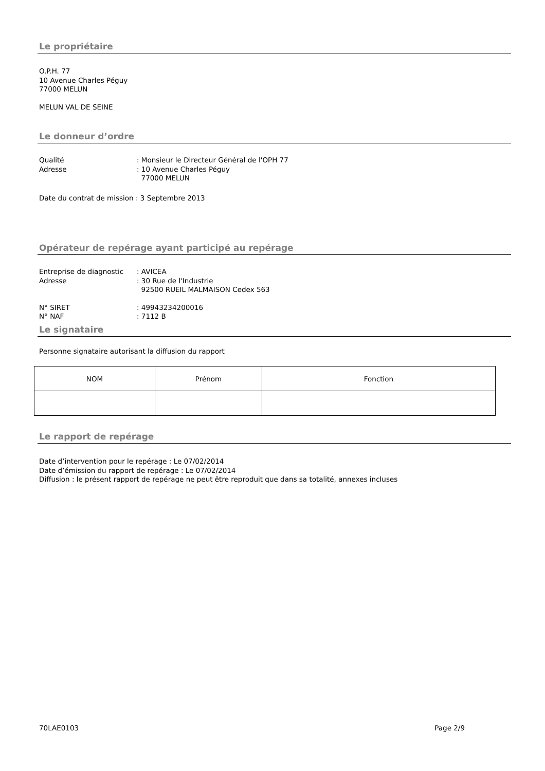Le propriétaire
O.P.H. 77
10 Avenue Charles Péguy
77000 MELUN
MELUN VAL DE SEINE
Le donneur d’ordre
Qualité: Monsieur le Directeur Général de l'OPH 77
Adresse: 10 Avenue Charles Péguy
77000 MELUN
Date du contrat de mission : 3 Septembre 2013
Opérateur de repérage ayant participé au repérage
Entreprise de diagnostic: AVICEA
Adresse: 30 Rue de l'Industrie
92500 RUEIL MALMAISON Cedex 563
N° SIRET: 49943234200016
N° NAF: 7112 B
Le signataire
Personne signataire autorisant la diffusion du rapport
| NOM | Prénom | Fonction |
Le rapport de repérage
Date d’intervention pour le repérage : Le 07/02/2014
Date d’émission du rapport de repérage : Le 07/02/2014
Diffusion : le présent rapport de repérage ne peut être reproduit que dans sa totalité, annexes incluses
70LAE0103 Page 2/9